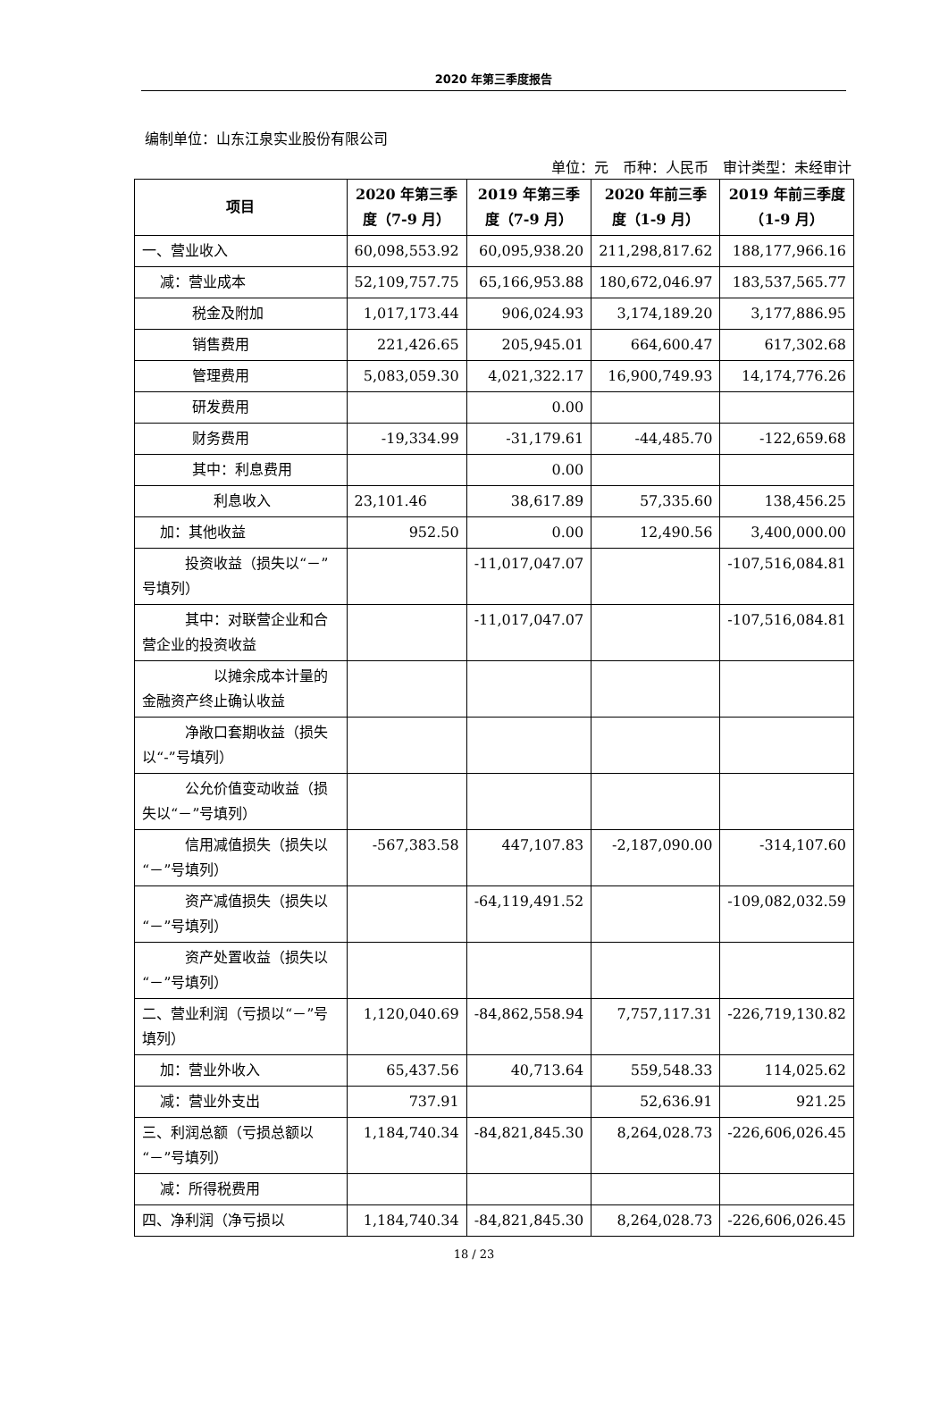2020 年第三季度报告
编制单位：山东江泉实业股份有限公司
单位：元　币种：人民币　审计类型：未经审计
| 项目 | 2020 年第三季度（7-9 月） | 2019 年第三季度（7-9 月） | 2020 年前三季度（1-9 月） | 2019 年前三季度（1-9 月） |
| --- | --- | --- | --- | --- |
| 一、营业收入 | 60,098,553.92 | 60,095,938.20 | 211,298,817.62 | 188,177,966.16 |
| 减：营业成本 | 52,109,757.75 | 65,166,953.88 | 180,672,046.97 | 183,537,565.77 |
| 税金及附加 | 1,017,173.44 | 906,024.93 | 3,174,189.20 | 3,177,886.95 |
| 销售费用 | 221,426.65 | 205,945.01 | 664,600.47 | 617,302.68 |
| 管理费用 | 5,083,059.30 | 4,021,322.17 | 16,900,749.93 | 14,174,776.26 |
| 研发费用 | | 0.00 | | |
| 财务费用 | -19,334.99 | -31,179.61 | -44,485.70 | -122,659.68 |
| 其中：利息费用 | | 0.00 | | |
| 利息收入 | 23,101.46 | 38,617.89 | 57,335.60 | 138,456.25 |
| 加：其他收益 | 952.50 | 0.00 | 12,490.56 | 3,400,000.00 |
| 投资收益（损失以“－”号填列） | | -11,017,047.07 | | -107,516,084.81 |
| 其中：对联营企业和合营企业的投资收益 | | -11,017,047.07 | | -107,516,084.81 |
| 以摊余成本计量的金融资产终止确认收益 | | | | |
| 净敞口套期收益（损失以“-”号填列） | | | | |
| 公允价值变动收益（损失以“－”号填列） | | | | |
| 信用减值损失（损失以“－”号填列） | -567,383.58 | 447,107.83 | -2,187,090.00 | -314,107.60 |
| 资产减值损失（损失以“－”号填列） | | -64,119,491.52 | | -109,082,032.59 |
| 资产处置收益（损失以“－”号填列） | | | | |
| 二、营业利润（亏损以“－”号填列） | 1,120,040.69 | -84,862,558.94 | 7,757,117.31 | -226,719,130.82 |
| 加：营业外收入 | 65,437.56 | 40,713.64 | 559,548.33 | 114,025.62 |
| 减：营业外支出 | 737.91 | | 52,636.91 | 921.25 |
| 三、利润总额（亏损总额以“－”号填列） | 1,184,740.34 | -84,821,845.30 | 8,264,028.73 | -226,606,026.45 |
| 减：所得税费用 | | | | |
| 四、净利润（净亏损以 | 1,184,740.34 | -84,821,845.30 | 8,264,028.73 | -226,606,026.45 |
18 / 23